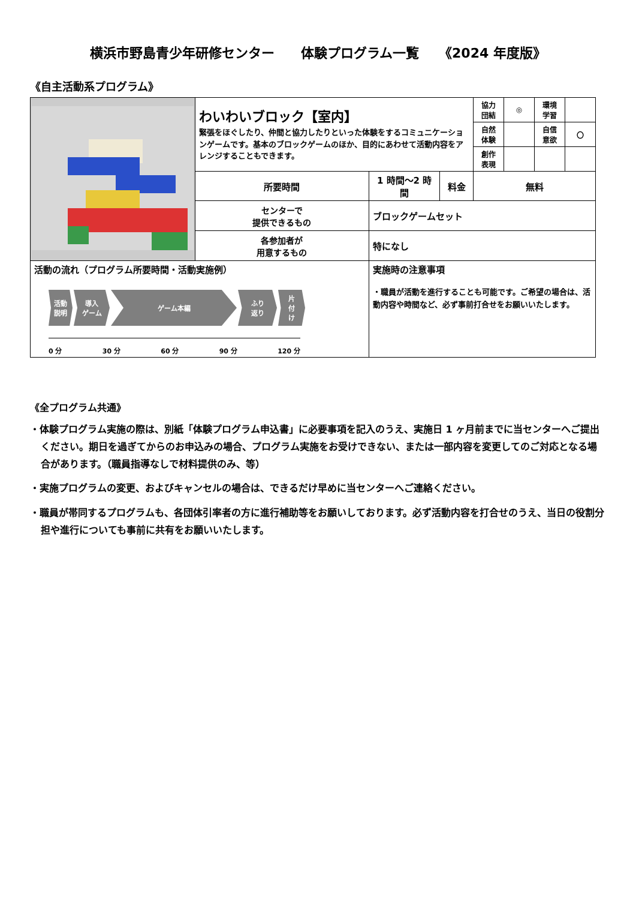横浜市野島青少年研修センター　　体験プログラム一覧　　《2024 年度版》
《自主活動系プログラム》
| | わいわいブロック【室内】 緊張をほぐしたり、仲間と協力したりといった体験をするコミュニケーションゲームです。基本のブロックゲームのほか、目的にあわせて活動内容をアレンジすることもできます。 | | | 協力 団結 | ◎ | 環境 学習 | |
| | | | | 自然 体験 | | 自信 意欲 | 〇 |
| | | | | 創作 表現 | | | |
| | 所要時間 | 1 時間～2 時間 | 料金 | 無料 | | | |
| | センターで 提供できるもの | ブロックゲームセット | | | | | |
| | 各参加者が 用意するもの | 特になし | | | | | |
| 活動の流れ（プログラム所要時間・活動実施例） 活動 説明 導入 ゲーム ゲーム本編 ふり 返り 片 付 け 0 分 30 分 60 分 90 分 120 分 | | 実施時の注意事項 ・職員が活動を進行することも可能です。ご希望の場合は、活動内容や時間など、必ず事前打合せをお願いいたします。 | | | | | |
《全プログラム共通》
・体験プログラム実施の際は、別紙「体験プログラム申込書」に必要事項を記入のうえ、実施日 1 ヶ月前までに当センターへご提出ください。期日を過ぎてからのお申込みの場合、プログラム実施をお受けできない、または一部内容を変更してのご対応となる場合があります。（職員指導なしで材料提供のみ、等）
・実施プログラムの変更、およびキャンセルの場合は、できるだけ早めに当センターへご連絡ください。
・職員が帯同するプログラムも、各団体引率者の方に進行補助等をお願いしております。必ず活動内容を打合せのうえ、当日の役割分担や進行についても事前に共有をお願いいたします。